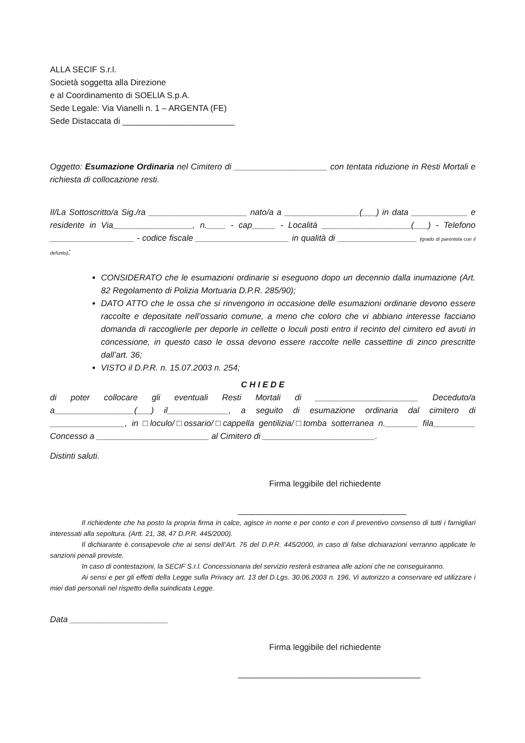ALLA SECIF S.r.l.
Società soggetta alla Direzione
e al Coordinamento di SOELIA S.p.A.
Sede Legale: Via Vianelli n. 1 – ARGENTA (FE)
Sede Distaccata di ________________________
Oggetto: Esumazione Ordinaria nel Cimitero di ____________________ con tentata riduzione in Resti Mortali e richiesta di collocazione resti.
Il/La Sottoscritto/a Sig./ra _____________________ nato/a a ________________(___) in data ____________ e residente in Via_________________, n.____ - cap_____ - Località ___________________(___) - Telefono __________________ - codice fiscale ____________________ in qualità di _________________ (grado di parentela con il defunto):
CONSIDERATO che le esumazioni ordinarie si eseguono dopo un decennio dalla inumazione (Art. 82 Regolamento di Polizia Mortuaria D.P.R. 285/90);
DATO ATTO che le ossa che si rinvengono in occasione delle esumazioni ordinarie devono essere raccolte e depositate nell’ossario comune, a meno che coloro che vi abbiano interesse facciano domanda di raccoglierle per deporle in cellette o loculi posti entro il recinto del cimitero ed avuti in concessione, in questo caso le ossa devono essere raccolte nelle cassettine di zinco prescritte dall’art. 36;
VISTO il D.P.R. n. 15.07.2003 n. 254;
C H I E D E
di poter collocare gli eventuali Resti Mortali di ______________________ Deceduto/a a_________________(___) il_____________, a seguito di esumazione ordinaria dal cimitero di ________________, in □loculo/□ossario/□cappella gentilizia/□tomba sotterranea n._______ fila_________ Concesso a ________________________ al Cimitero di ________________________.
Distinti saluti.
Firma leggibile del richiedente
____________________________________
Il richiedente che ha posto la propria firma in calce, agisce in nome e per conto e con il preventivo consenso di tutti i famigliari interessati alla sepoltura. (Artt. 21, 38, 47 D.P.R. 445/2000).
Il dichiarante è consapevole che ai sensi dell’Art. 76 del D.P.R. 445/2000, in caso di false dichiarazioni verranno applicate le sanzioni penali previste.
In caso di contestazioni, la SECIF S.r.l. Concessionaria del servizio resterà estranea alle azioni che ne conseguiranno.
Ai sensi e per gli effetti della Legge sulla Privacy art. 13 del D.Lgs. 30.06.2003 n. 196, Vi autorizzo a conservare ed utilizzare i miei dati personali nel rispetto della suindicata Legge.
Data _____________________
Firma leggibile del richiedente
_______________________________________